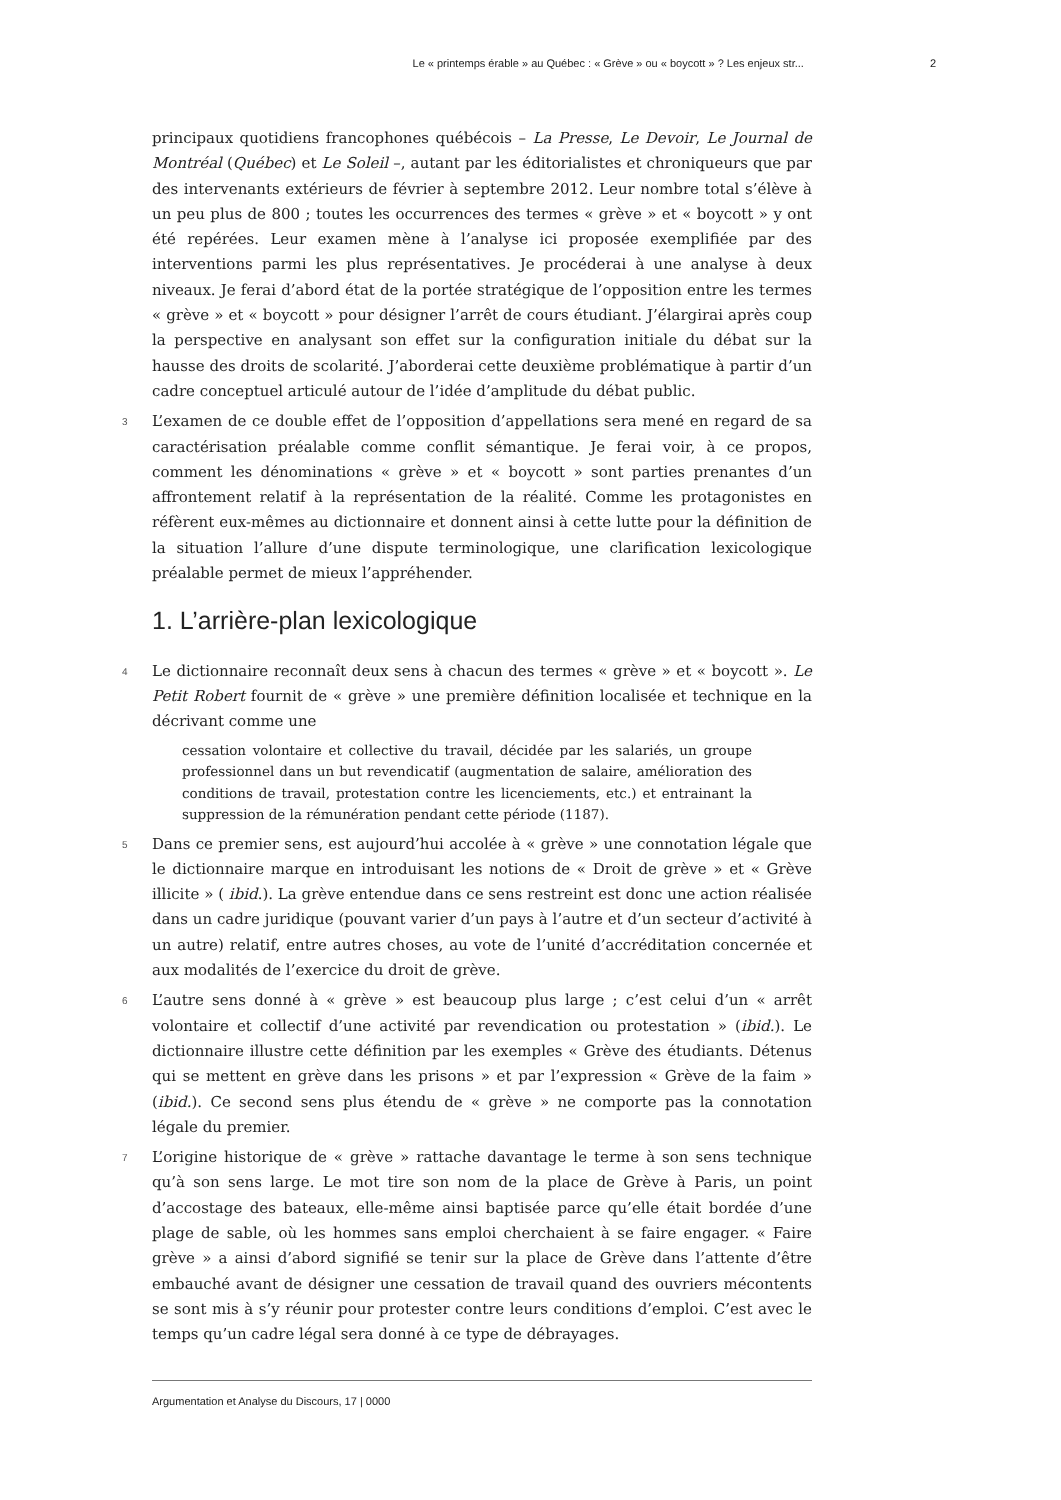Le « printemps érable » au Québec : « Grève » ou « boycott » ? Les enjeux str... 2
principaux quotidiens francophones québécois – La Presse, Le Devoir, Le Journal de Montréal (Québec) et Le Soleil –, autant par les éditorialistes et chroniqueurs que par des intervenants extérieurs de février à septembre 2012. Leur nombre total s’élève à un peu plus de 800 ; toutes les occurrences des termes « grève » et « boycott » y ont été repérées. Leur examen mène à l’analyse ici proposée exemplifiée par des interventions parmi les plus représentatives. Je procéderai à une analyse à deux niveaux. Je ferai d’abord état de la portée stratégique de l’opposition entre les termes « grève » et « boycott » pour désigner l’arrêt de cours étudiant. J’élargirai après coup la perspective en analysant son effet sur la configuration initiale du débat sur la hausse des droits de scolarité. J’aborderai cette deuxième problématique à partir d’un cadre conceptuel articulé autour de l’idée d’amplitude du débat public.
3 L’examen de ce double effet de l’opposition d’appellations sera mené en regard de sa caractérisation préalable comme conflit sémantique. Je ferai voir, à ce propos, comment les dénominations « grève » et « boycott » sont parties prenantes d’un affrontement relatif à la représentation de la réalité. Comme les protagonistes en réfèrent eux-mêmes au dictionnaire et donnent ainsi à cette lutte pour la définition de la situation l’allure d’une dispute terminologique, une clarification lexicologique préalable permet de mieux l’appréhender.
1. L’arrière-plan lexicologique
4 Le dictionnaire reconnaît deux sens à chacun des termes « grève » et « boycott ». Le Petit Robert fournit de « grève » une première définition localisée et technique en la décrivant comme une
cessation volontaire et collective du travail, décidée par les salariés, un groupe professionnel dans un but revendicatif (augmentation de salaire, amélioration des conditions de travail, protestation contre les licenciements, etc.) et entrainant la suppression de la rémunération pendant cette période (1187).
5 Dans ce premier sens, est aujourd’hui accolée à « grève » une connotation légale que le dictionnaire marque en introduisant les notions de « Droit de grève » et « Grève illicite » ( ibid.). La grève entendue dans ce sens restreint est donc une action réalisée dans un cadre juridique (pouvant varier d’un pays à l’autre et d’un secteur d’activité à un autre) relatif, entre autres choses, au vote de l’unité d’accréditation concernée et aux modalités de l’exercice du droit de grève.
6 L’autre sens donné à « grève » est beaucoup plus large ; c’est celui d’un « arrêt volontaire et collectif d’une activité par revendication ou protestation » (ibid.). Le dictionnaire illustre cette définition par les exemples « Grève des étudiants. Détenus qui se mettent en grève dans les prisons » et par l’expression « Grève de la faim » (ibid.). Ce second sens plus étendu de « grève » ne comporte pas la connotation légale du premier.
7 L’origine historique de « grève » rattache davantage le terme à son sens technique qu’à son sens large. Le mot tire son nom de la place de Grève à Paris, un point d’accostage des bateaux, elle-même ainsi baptisée parce qu’elle était bordée d’une plage de sable, où les hommes sans emploi cherchaient à se faire engager. « Faire grève » a ainsi d’abord signifié se tenir sur la place de Grève dans l’attente d’être embauché avant de désigner une cessation de travail quand des ouvriers mécontents se sont mis à s’y réunir pour protester contre leurs conditions d’emploi. C’est avec le temps qu’un cadre légal sera donné à ce type de débrayages.
Argumentation et Analyse du Discours, 17 | 0000